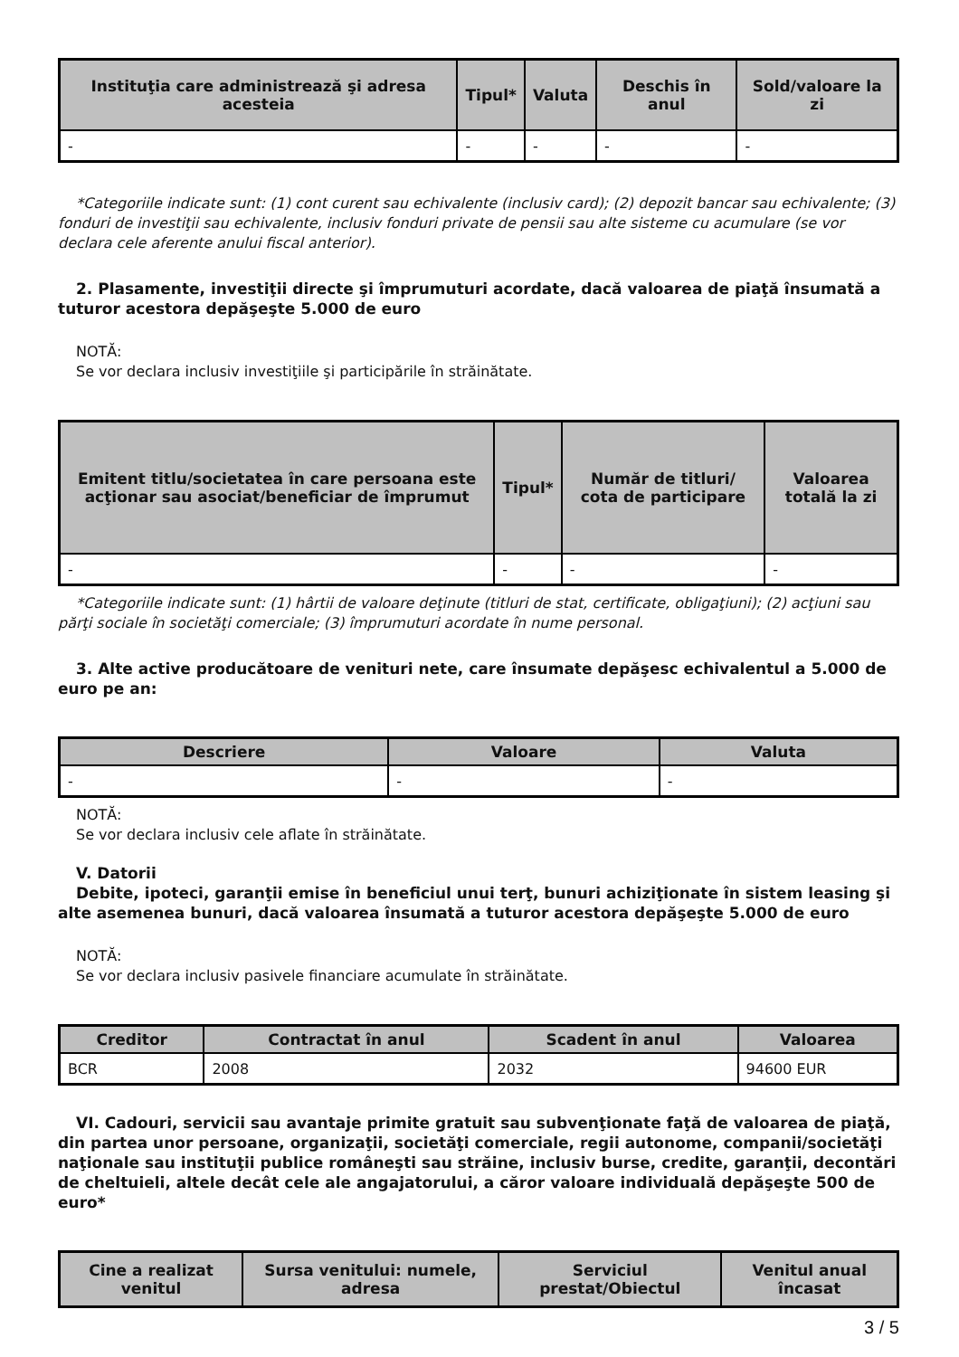| Instituţia care administrează şi adresa acesteia | Tipul* | Valuta | Deschis în anul | Sold/valoare la zi |
| --- | --- | --- | --- | --- |
| - | - | - | - | - |
*Categoriile indicate sunt: (1) cont curent sau echivalente (inclusiv card); (2) depozit bancar sau echivalente; (3) fonduri de investiţii sau echivalente, inclusiv fonduri private de pensii sau alte sisteme cu acumulare (se vor declara cele aferente anului fiscal anterior).
2. Plasamente, investiţii directe şi împrumuturi acordate, dacă valoarea de piaţă însumată a tuturor acestora depăşeşte 5.000 de euro
NOTĂ:
Se vor declara inclusiv investiţiile şi participările în străinătate.
| Emitent titlu/societatea în care persoana este acţionar sau asociat/beneficiar de împrumut | Tipul* | Număr de titluri/ cota de participare | Valoarea totală la zi |
| --- | --- | --- | --- |
| - | - | - | - |
*Categoriile indicate sunt: (1) hârtii de valoare deţinute (titluri de stat, certificate, obligaţiuni); (2) acţiuni sau părţi sociale în societăţi comerciale; (3) împrumuturi acordate în nume personal.
3. Alte active producătoare de venituri nete, care însumate depăşesc echivalentul a 5.000 de euro pe an:
| Descriere | Valoare | Valuta |
| --- | --- | --- |
| - | - | - |
NOTĂ:
Se vor declara inclusiv cele aflate în străinătate.
V. Datorii
Debite, ipoteci, garanţii emise în beneficiul unui terţ, bunuri achiziţionate în sistem leasing şi alte asemenea bunuri, dacă valoarea însumată a tuturor acestora depăşeşte 5.000 de euro
NOTĂ:
Se vor declara inclusiv pasivele financiare acumulate în străinătate.
| Creditor | Contractat în anul | Scadent în anul | Valoarea |
| --- | --- | --- | --- |
| BCR | 2008 | 2032 | 94600 EUR |
VI. Cadouri, servicii sau avantaje primite gratuit sau subvenţionate faţă de valoarea de piaţă, din partea unor persoane, organizaţii, societăţi comerciale, regii autonome, companii/societăţi naţionale sau instituţii publice româneşti sau străine, inclusiv burse, credite, garanţii, decontări de cheltuieli, altele decât cele ale angajatorului, a căror valoare individuală depăşeşte 500 de euro*
| Cine a realizat venitul | Sursa venitului: numele, adresa | Serviciul prestat/Obiectul | Venitul anual încasat |
| --- | --- | --- | --- |
3 / 5